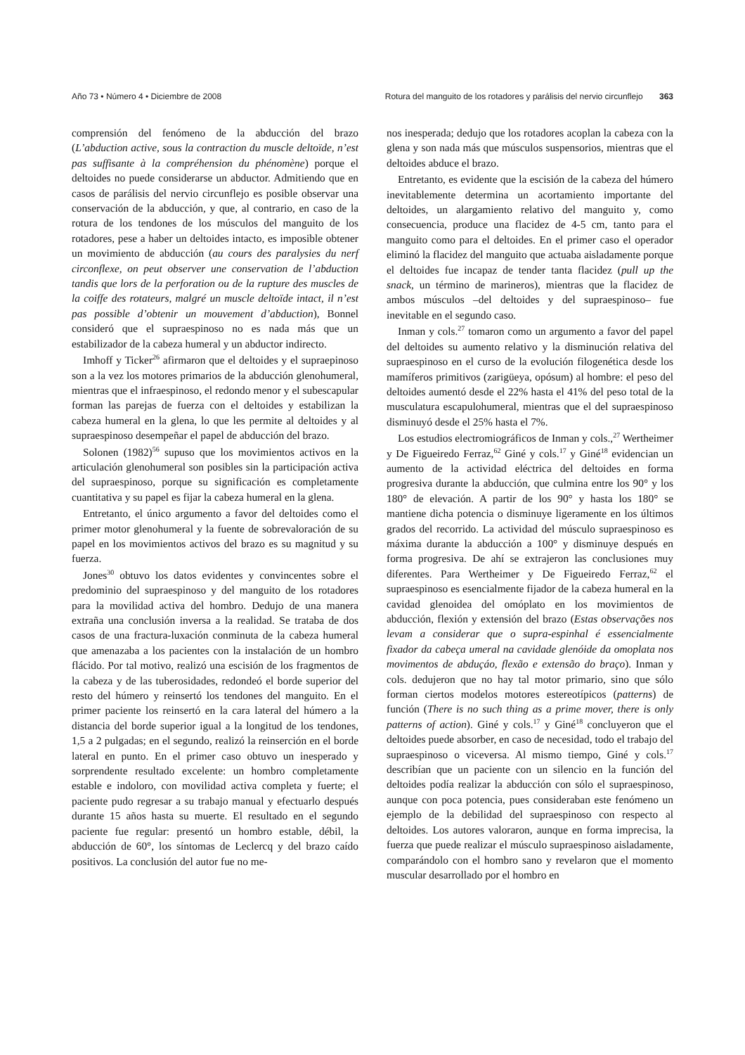Año 73 • Número 4 • Diciembre de 2008 Rotura del manguito de los rotadores y parálisis del nervio circunflejo 363
comprensión del fenómeno de la abducción del brazo (L’abduction active, sous la contraction du muscle deltoïde, n’est pas suffisante à la compréhension du phénomène) porque el deltoides no puede considerarse un abductor. Admitiendo que en casos de parálisis del nervio circunflejo es posible observar una conservación de la abducción, y que, al contrario, en caso de la rotura de los tendones de los músculos del manguito de los rotadores, pese a haber un deltoides intacto, es imposible obtener un movimiento de abducción (au cours des paralysies du nerf circonflexe, on peut observer une conservation de l’abduction tandis que lors de la perforation ou de la rupture des muscles de la coiffe des rotateurs, malgré un muscle deltoïde intact, il n’est pas possible d’obtenir un mouvement d’abduction), Bonnel consideró que el supraespinoso no es nada más que un estabilizador de la cabeza humeral y un abductor indirecto.
Imhoff y Ticker<sup>26</sup> afirmaron que el deltoides y el supraepinoso son a la vez los motores primarios de la abducción glenohumeral, mientras que el infraespinoso, el redondo menor y el subescapular forman las parejas de fuerza con el deltoides y estabilizan la cabeza humeral en la glena, lo que les permite al deltoides y al supraespinoso desempeñar el papel de abducción del brazo.
Solonen (1982)<sup>56</sup> supuso que los movimientos activos en la articulación glenohumeral son posibles sin la participación activa del supraespinoso, porque su significación es completamente cuantitativa y su papel es fijar la cabeza humeral en la glena.
Entretanto, el único argumento a favor del deltoides como el primer motor glenohumeral y la fuente de sobrevaloración de su papel en los movimientos activos del brazo es su magnitud y su fuerza.
Jones<sup>30</sup> obtuvo los datos evidentes y convincentes sobre el predominio del supraespinoso y del manguito de los rotadores para la movilidad activa del hombro. Dedujo de una manera extraña una conclusión inversa a la realidad. Se trataba de dos casos de una fractura-luxación conminuta de la cabeza humeral que amenazaba a los pacientes con la instalación de un hombro flácido. Por tal motivo, realizó una escisión de los fragmentos de la cabeza y de las tuberosidades, redondeó el borde superior del resto del húmero y reinsertó los tendones del manguito. En el primer paciente los reinsertó en la cara lateral del húmero a la distancia del borde superior igual a la longitud de los tendones, 1,5 a 2 pulgadas; en el segundo, realizó la reinserción en el borde lateral en punto. En el primer caso obtuvo un inesperado y sorprendente resultado excelente: un hombro completamente estable e indoloro, con movilidad activa completa y fuerte; el paciente pudo regresar a su trabajo manual y efectuarlo después durante 15 años hasta su muerte. El resultado en el segundo paciente fue regular: presentó un hombro estable, débil, la abducción de 60°, los síntomas de Leclercq y del brazo caído positivos. La conclusión del autor fue no me-
nos inesperada; dedujo que los rotadores acoplan la cabeza con la glena y son nada más que músculos suspensorios, mientras que el deltoides abduce el brazo.
Entretanto, es evidente que la escisión de la cabeza del húmero inevitablemente determina un acortamiento importante del deltoides, un alargamiento relativo del manguito y, como consecuencia, produce una flacidez de 4-5 cm, tanto para el manguito como para el deltoides. En el primer caso el operador eliminó la flacidez del manguito que actuaba aisladamente porque el deltoides fue incapaz de tender tanta flacidez (pull up the snack, un término de marineros), mientras que la flacidez de ambos músculos –del deltoides y del supraespinoso– fue inevitable en el segundo caso.
Inman y cols.<sup>27</sup> tomaron como un argumento a favor del papel del deltoides su aumento relativo y la disminución relativa del supraespinoso en el curso de la evolución filogenética desde los mamíferos primitivos (zarigüeya, opósum) al hombre: el peso del deltoides aumentó desde el 22% hasta el 41% del peso total de la musculatura escapulohumeral, mientras que el del supraespinoso disminuyó desde el 25% hasta el 7%.
Los estudios electromiográficos de Inman y cols.,<sup>27</sup> Wertheimer y De Figueiredo Ferraz,<sup>62</sup> Giné y cols.<sup>17</sup> y Giné<sup>18</sup> evidencian un aumento de la actividad eléctrica del deltoides en forma progresiva durante la abducción, que culmina entre los 90° y los 180° de elevación. A partir de los 90° y hasta los 180° se mantiene dicha potencia o disminuye ligeramente en los últimos grados del recorrido. La actividad del músculo supraespinoso es máxima durante la abducción a 100° y disminuye después en forma progresiva. De ahí se extrajeron las conclusiones muy diferentes. Para Wertheimer y De Figueiredo Ferraz,<sup>62</sup> el supraespinoso es esencialmente fijador de la cabeza humeral en la cavidad glenoidea del omóplato en los movimientos de abducción, flexión y extensión del brazo (Estas observações nos levam a considerar que o supra-espinhal é essencialmente fixador da cabeça umeral na cavidade glenóide da omoplata nos movimentos de abduçáo, flexão e extensão do braço). Inman y cols. dedujeron que no hay tal motor primario, sino que sólo forman ciertos modelos motores estereotípicos (patterns) de función (There is no such thing as a prime mover, there is only patterns of action). Giné y cols.<sup>17</sup> y Giné<sup>18</sup> concluyeron que el deltoides puede absorber, en caso de necesidad, todo el trabajo del supraespinoso o viceversa. Al mismo tiempo, Giné y cols.<sup>17</sup> describían que un paciente con un silencio en la función del deltoides podía realizar la abducción con sólo el supraespinoso, aunque con poca potencia, pues consideraban este fenómeno un ejemplo de la debilidad del supraespinoso con respecto al deltoides. Los autores valoraron, aunque en forma imprecisa, la fuerza que puede realizar el músculo supraespinoso aisladamente, comparándolo con el hombro sano y revelaron que el momento muscular desarrollado por el hombro en